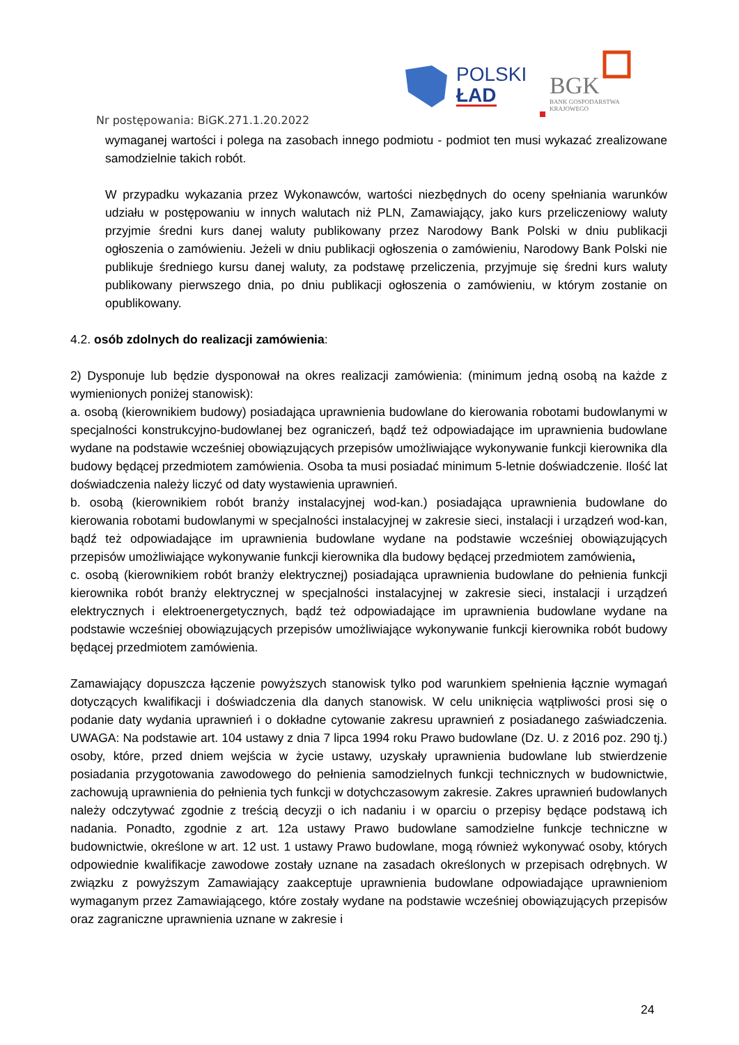POLSKI
ŁAD
BGK
BANK GOSPODARSTWA
KRAJOWEGO
Nr postępowania: BiGK.271.1.20.2022
wymaganej wartości i polega na zasobach innego podmiotu - podmiot ten musi wykazać zrealizowane samodzielnie takich robót.
W przypadku wykazania przez Wykonawców, wartości niezbędnych do oceny spełniania warunków udziału w postępowaniu w innych walutach niż PLN, Zamawiający, jako kurs przeliczeniowy waluty przyjmie średni kurs danej waluty publikowany przez Narodowy Bank Polski w dniu publikacji ogłoszenia o zamówieniu. Jeżeli w dniu publikacji ogłoszenia o zamówieniu, Narodowy Bank Polski nie publikuje średniego kursu danej waluty, za podstawę przeliczenia, przyjmuje się średni kurs waluty publikowany pierwszego dnia, po dniu publikacji ogłoszenia o zamówieniu, w którym zostanie on opublikowany.
4.2. osób zdolnych do realizacji zamówienia:
2) Dysponuje lub będzie dysponował na okres realizacji zamówienia: (minimum jedną osobą na każde z wymienionych poniżej stanowisk):
a. osobą (kierownikiem budowy) posiadająca uprawnienia budowlane do kierowania robotami budowlanymi w specjalności konstrukcyjno-budowlanej bez ograniczeń, bądź też odpowiadające im uprawnienia budowlane wydane na podstawie wcześniej obowiązujących przepisów umożliwiające wykonywanie funkcji kierownika dla budowy będącej przedmiotem zamówienia. Osoba ta musi posiadać minimum 5-letnie doświadczenie. Ilość lat doświadczenia należy liczyć od daty wystawienia uprawnień.
b. osobą (kierownikiem robót branży instalacyjnej wod-kan.) posiadająca uprawnienia budowlane do kierowania robotami budowlanymi w specjalności instalacyjnej w zakresie sieci, instalacji i urządzeń wod-kan, bądź też odpowiadające im uprawnienia budowlane wydane na podstawie wcześniej obowiązujących przepisów umożliwiające wykonywanie funkcji kierownika dla budowy będącej przedmiotem zamówienia,
c. osobą (kierownikiem robót branży elektrycznej) posiadająca uprawnienia budowlane do pełnienia funkcji kierownika robót branży elektrycznej w specjalności instalacyjnej w zakresie sieci, instalacji i urządzeń elektrycznych i elektroenergetycznych, bądź też odpowiadające im uprawnienia budowlane wydane na podstawie wcześniej obowiązujących przepisów umożliwiające wykonywanie funkcji kierownika robót budowy będącej przedmiotem zamówienia.
Zamawiający dopuszcza łączenie powyższych stanowisk tylko pod warunkiem spełnienia łącznie wymagań dotyczących kwalifikacji i doświadczenia dla danych stanowisk. W celu uniknięcia wątpliwości prosi się o podanie daty wydania uprawnień i o dokładne cytowanie zakresu uprawnień z posiadanego zaświadczenia. UWAGA: Na podstawie art. 104 ustawy z dnia 7 lipca 1994 roku Prawo budowlane (Dz. U. z 2016 poz. 290 tj.) osoby, które, przed dniem wejścia w życie ustawy, uzyskały uprawnienia budowlane lub stwierdzenie posiadania przygotowania zawodowego do pełnienia samodzielnych funkcji technicznych w budownictwie, zachowują uprawnienia do pełnienia tych funkcji w dotychczasowym zakresie. Zakres uprawnień budowlanych należy odczytywać zgodnie z treścią decyzji o ich nadaniu i w oparciu o przepisy będące podstawą ich nadania. Ponadto, zgodnie z art. 12a ustawy Prawo budowlane samodzielne funkcje techniczne w budownictwie, określone w art. 12 ust. 1 ustawy Prawo budowlane, mogą również wykonywać osoby, których odpowiednie kwalifikacje zawodowe zostały uznane na zasadach określonych w przepisach odrębnych. W związku z powyższym Zamawiający zaakceptuje uprawnienia budowlane odpowiadające uprawnieniom wymaganym przez Zamawiającego, które zostały wydane na podstawie wcześniej obowiązujących przepisów oraz zagraniczne uprawnienia uznane w zakresie i
24